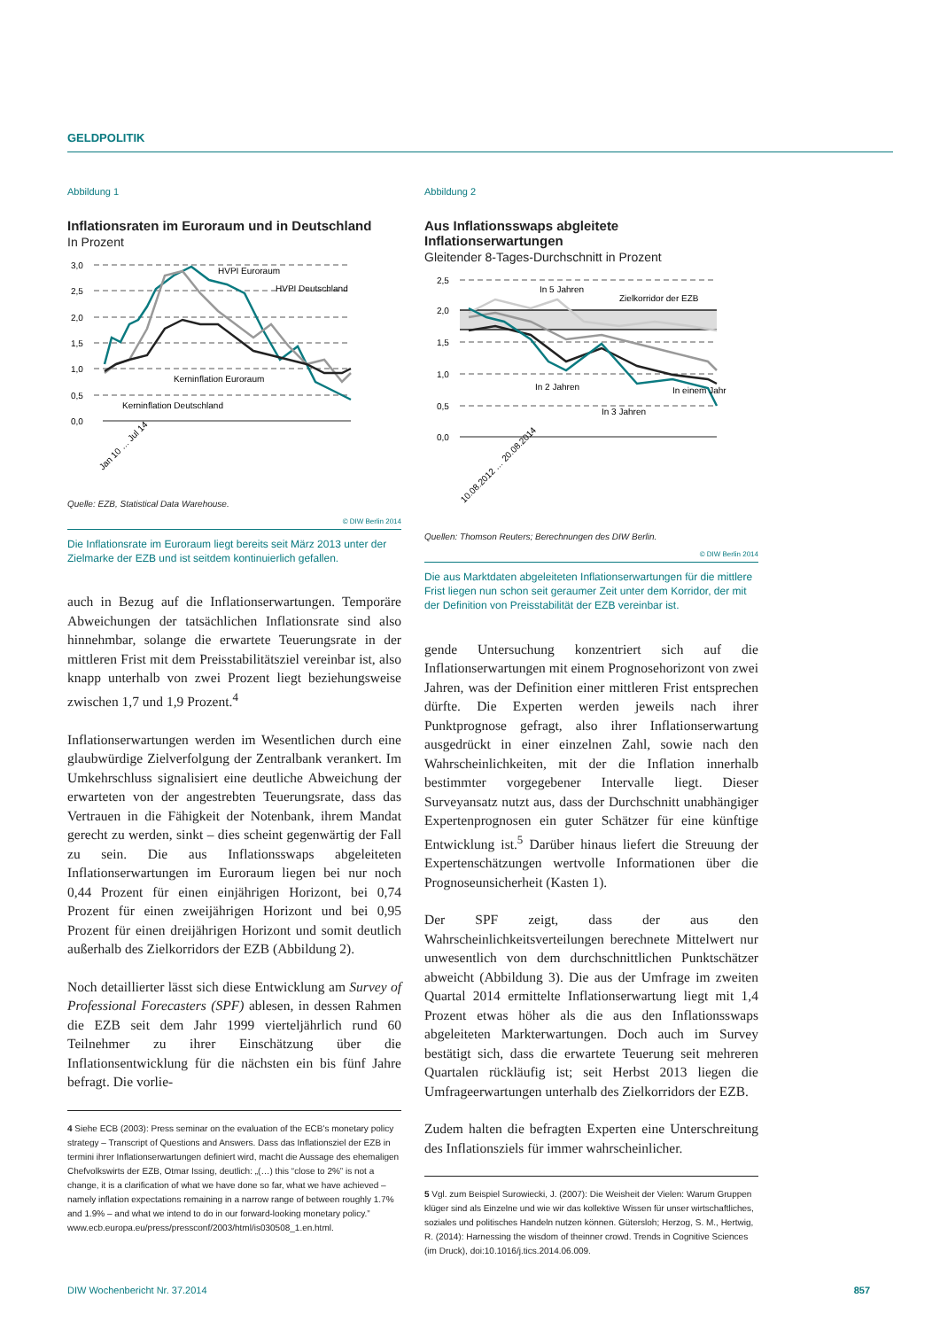GELDPOLITIK
Abbildung 1
Inflationsraten im Euroraum und in Deutschland
In Prozent
3,0
2,5
2,0
1,5
1,0
0,5
0,0
HVPI Euroraum
HVPI Deutschland
Kerninflation Euroraum
Kerninflation Deutschland
Jan 10 … Jul 14
Quelle: EZB, Statistical Data Warehouse.
© DIW Berlin 2014
Die Inflationsrate im Euroraum liegt bereits seit März 2013 unter der Zielmarke der EZB und ist seitdem kontinuierlich gefallen.
auch in Bezug auf die Inflationserwartungen. Temporäre Abweichungen der tatsächlichen Inflationsrate sind also hinnehmbar, solange die erwartete Teuerungsrate in der mittleren Frist mit dem Preisstabilitätsziel vereinbar ist, also knapp unterhalb von zwei Prozent liegt beziehungsweise zwischen 1,7 und 1,9 Prozent.<sup>4</sup>
Inflationserwartungen werden im Wesentlichen durch eine glaubwürdige Zielverfolgung der Zentralbank verankert. Im Umkehrschluss signalisiert eine deutliche Abweichung der erwarteten von der angestrebten Teuerungsrate, dass das Vertrauen in die Fähigkeit der Notenbank, ihrem Mandat gerecht zu werden, sinkt – dies scheint gegenwärtig der Fall zu sein. Die aus Inflationsswaps abgeleiteten Inflationserwartungen im Euroraum liegen bei nur noch 0,44 Prozent für einen einjährigen Horizont, bei 0,74 Prozent für einen zweijährigen Horizont und bei 0,95 Prozent für einen dreijährigen Horizont und somit deutlich außerhalb des Zielkorridors der EZB (Abbildung 2).
Noch detaillierter lässt sich diese Entwicklung am Survey of Professional Forecasters (SPF) ablesen, in dessen Rahmen die EZB seit dem Jahr 1999 vierteljährlich rund 60 Teilnehmer zu ihrer Einschätzung über die Inflationsentwicklung für die nächsten ein bis fünf Jahre befragt. Die vorlie-
4 Siehe ECB (2003): Press seminar on the evaluation of the ECB's monetary policy strategy – Transcript of Questions and Answers. Dass das Inflationsziel der EZB in termini ihrer Inflationserwartungen definiert wird, macht die Aussage des ehemaligen Chefvolkswirts der EZB, Otmar Issing, deutlich: „(…) this “close to 2%” is not a change, it is a clarification of what we have done so far, what we have achieved – namely inflation expectations remaining in a narrow range of between roughly 1.7% and 1.9% – and what we intend to do in our forward-looking monetary policy.” www.ecb.europa.eu/press/pressconf/2003/html/is030508_1.en.html.
Abbildung 2
Aus Inflationsswaps abgleitete Inflationserwartungen
Gleitender 8-Tages-Durchschnitt in Prozent
2,5
2,0
1,5
1,0
0,5
0,0
In 5 Jahren
Zielkorridor der EZB
In 2 Jahren
In einem Jahr
In 3 Jahren
10.08.2012 … 20.08.2014
Quellen: Thomson Reuters; Berechnungen des DIW Berlin.
© DIW Berlin 2014
Die aus Marktdaten abgeleiteten Inflationserwartungen für die mittlere Frist liegen nun schon seit geraumer Zeit unter dem Korridor, der mit der Definition von Preisstabilität der EZB vereinbar ist.
gende Untersuchung konzentriert sich auf die Inflationserwartungen mit einem Prognosehorizont von zwei Jahren, was der Definition einer mittleren Frist entsprechen dürfte. Die Experten werden jeweils nach ihrer Punktprognose gefragt, also ihrer Inflationserwartung ausgedrückt in einer einzelnen Zahl, sowie nach den Wahrscheinlichkeiten, mit der die Inflation innerhalb bestimmter vorgegebener Intervalle liegt. Dieser Surveyansatz nutzt aus, dass der Durchschnitt unabhängiger Expertenprognosen ein guter Schätzer für eine künftige Entwicklung ist.<sup>5</sup> Darüber hinaus liefert die Streuung der Expertenschätzungen wertvolle Informationen über die Prognoseunsicherheit (Kasten 1).
Der SPF zeigt, dass der aus den Wahrscheinlichkeitsverteilungen berechnete Mittelwert nur unwesentlich von dem durchschnittlichen Punktschätzer abweicht (Abbildung 3). Die aus der Umfrage im zweiten Quartal 2014 ermittelte Inflationserwartung liegt mit 1,4 Prozent etwas höher als die aus den Inflationsswaps abgeleiteten Markterwartungen. Doch auch im Survey bestätigt sich, dass die erwartete Teuerung seit mehreren Quartalen rückläufig ist; seit Herbst 2013 liegen die Umfrageerwartungen unterhalb des Zielkorridors der EZB.
Zudem halten die befragten Experten eine Unterschreitung des Inflationsziels für immer wahrscheinlicher.
5 Vgl. zum Beispiel Surowiecki, J. (2007): Die Weisheit der Vielen: Warum Gruppen klüger sind als Einzelne und wie wir das kollektive Wissen für unser wirtschaftliches, soziales und politisches Handeln nutzen können. Gütersloh; Herzog, S. M., Hertwig, R. (2014): Harnessing the wisdom of theinner crowd. Trends in Cognitive Sciences (im Druck), doi:10.1016/j.tics.2014.06.009.
DIW Wochenbericht Nr. 37.2014 857